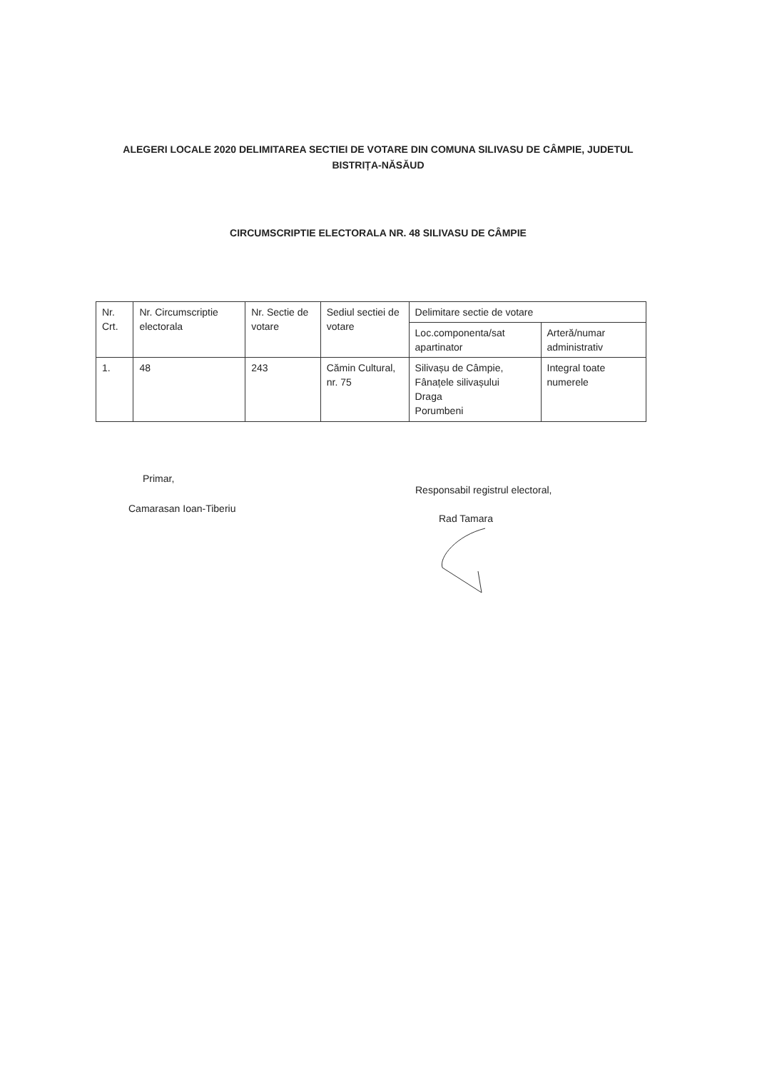ALEGERI LOCALE 2020 DELIMITAREA SECTIEI DE VOTARE DIN COMUNA SILIVASU DE CÂMPIE, JUDETUL BISTRIȚA-NĂSĂUD
CIRCUMSCRIPTIE ELECTORALA NR. 48 SILIVASU DE CÂMPIE
| Nr. Crt. | Nr. Circumscriptie electorala | Nr. Sectie de votare | Sediul sectiei de votare | Delimitare sectie de votare | |
| --- | --- | --- | --- | --- | --- |
| | | | | Loc.componenta/sat apartinator | Arteră/numar administrativ |
| 1. | 48 | 243 | Cămin Cultural, nr. 75 | Silivașu de Câmpie, Fânațele silivașului Draga Porumbeni | Integral toate numerele |
Primar,
Camarasan Ioan-Tiberiu
Responsabil registrul electoral,
Rad Tamara